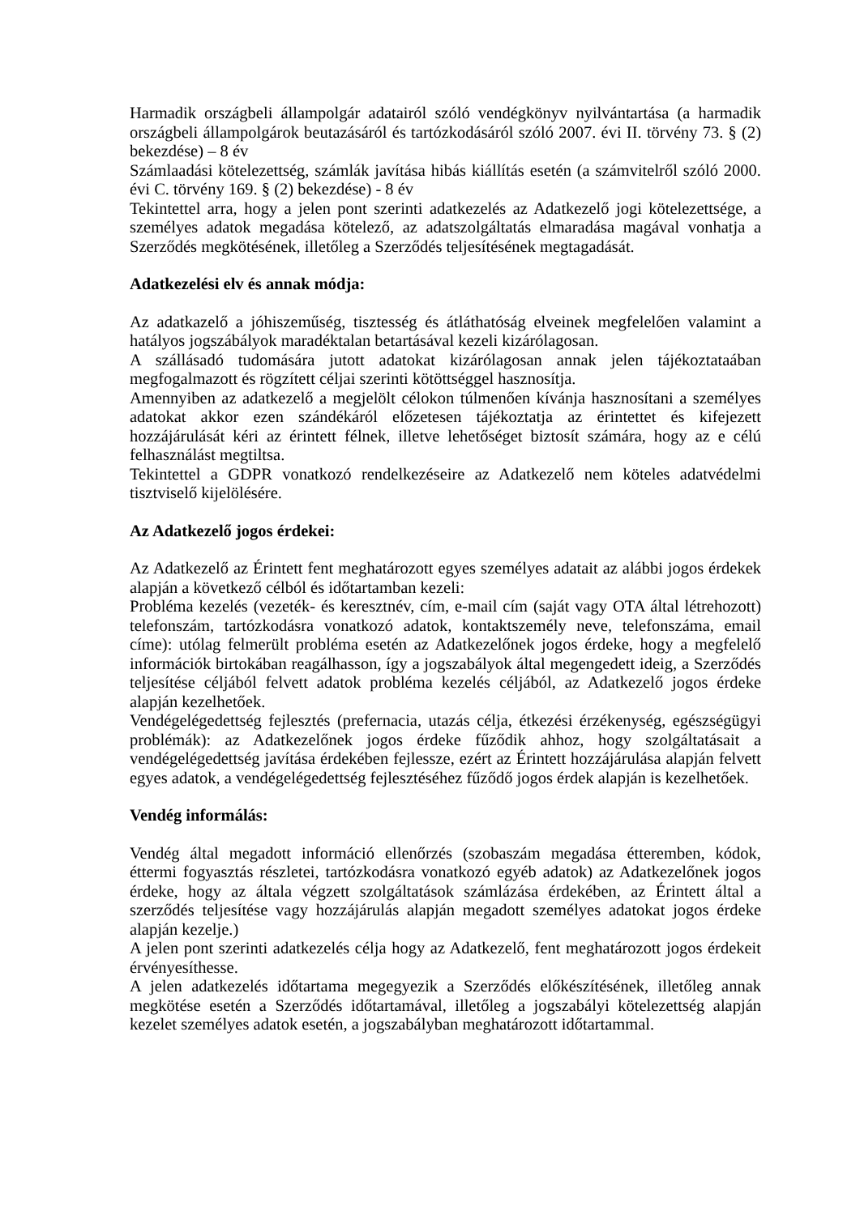Harmadik országbeli állampolgár adatairól szóló vendégkönyv nyilvántartása (a harmadik országbeli állampolgárok beutazásáról és tartózkodásáról szóló 2007. évi II. törvény 73. § (2) bekezdése) – 8 év
Számlaadási kötelezettség, számlák javítása hibás kiállítás esetén (a számvitelről szóló 2000. évi C. törvény 169. § (2) bekezdése) - 8 év
Tekintettel arra, hogy a jelen pont szerinti adatkezelés az Adatkezelő jogi kötelezettsége, a személyes adatok megadása kötelező, az adatszolgáltatás elmaradása magával vonhatja a Szerződés megkötésének, illetőleg a Szerződés teljesítésének megtagadását.
Adatkezelési elv és annak módja:
Az adatkazelő a jóhiszeműség, tisztesség és átláthatóság elveinek megfelelően valamint a hatályos jogszábályok maradéktalan betartásával kezeli kizárólagosan.
A szállásadó tudomására jutott adatokat kizárólagosan annak jelen tájékoztataában megfogalmazott és rögzített céljai szerinti kötöttséggel hasznosítja.
Amennyiben az adatkezelő a megjelölt célokon túlmenően kívánja hasznosítani a személyes adatokat akkor ezen szándékáról előzetesen tájékoztatja az érintettet és kifejezett hozzájárulását kéri az érintett félnek, illetve lehetőséget biztosít számára, hogy az e célú felhasználást megtiltsa.
Tekintettel a GDPR vonatkozó rendelkezéseire az Adatkezelő nem köteles adatvédelmi tisztviselő kijelölésére.
Az Adatkezelő jogos érdekei:
Az Adatkezelő az Érintett fent meghatározott egyes személyes adatait az alábbi jogos érdekek alapján a következő célból és időtartamban kezeli:
Probléma kezelés (vezeték- és keresztnév, cím, e-mail cím (saját vagy OTA által létrehozott) telefonszám, tartózkodásra vonatkozó adatok, kontaktszemély neve, telefonszáma, email címe): utólag felmerült probléma esetén az Adatkezelőnek jogos érdeke, hogy a megfelelő információk birtokában reagálhasson, így a jogszabályok által megengedett ideig, a Szerződés teljesítése céljából felvett adatok probléma kezelés céljából, az Adatkezelő jogos érdeke alapján kezelhetőek.
Vendégelégedettség fejlesztés (prefernacia, utazás célja, étkezési érzékenység, egészségügyi problémák): az Adatkezelőnek jogos érdeke fűződik ahhoz, hogy szolgáltatásait a vendégelégedettség javítása érdekében fejlessze, ezért az Érintett hozzájárulása alapján felvett egyes adatok, a vendégelégedettség fejlesztéséhez fűződő jogos érdek alapján is kezelhetőek.
Vendég informálás:
Vendég által megadott információ ellenőrzés (szobaszám megadása étteremben, kódok, éttermi fogyasztás részletei, tartózkodásra vonatkozó egyéb adatok) az Adatkezelőnek jogos érdeke, hogy az általa végzett szolgáltatások számlázása érdekében, az Érintett által a szerződés teljesítése vagy hozzájárulás alapján megadott személyes adatokat jogos érdeke alapján kezelje.)
A jelen pont szerinti adatkezelés célja hogy az Adatkezelő, fent meghatározott jogos érdekeit érvényesíthesse.
A jelen adatkezelés időtartama megegyezik a Szerződés előkészítésének, illetőleg annak megkötése esetén a Szerződés időtartamával, illetőleg a jogszabályi kötelezettség alapján kezelet személyes adatok esetén, a jogszabályban meghatározott időtartammal.